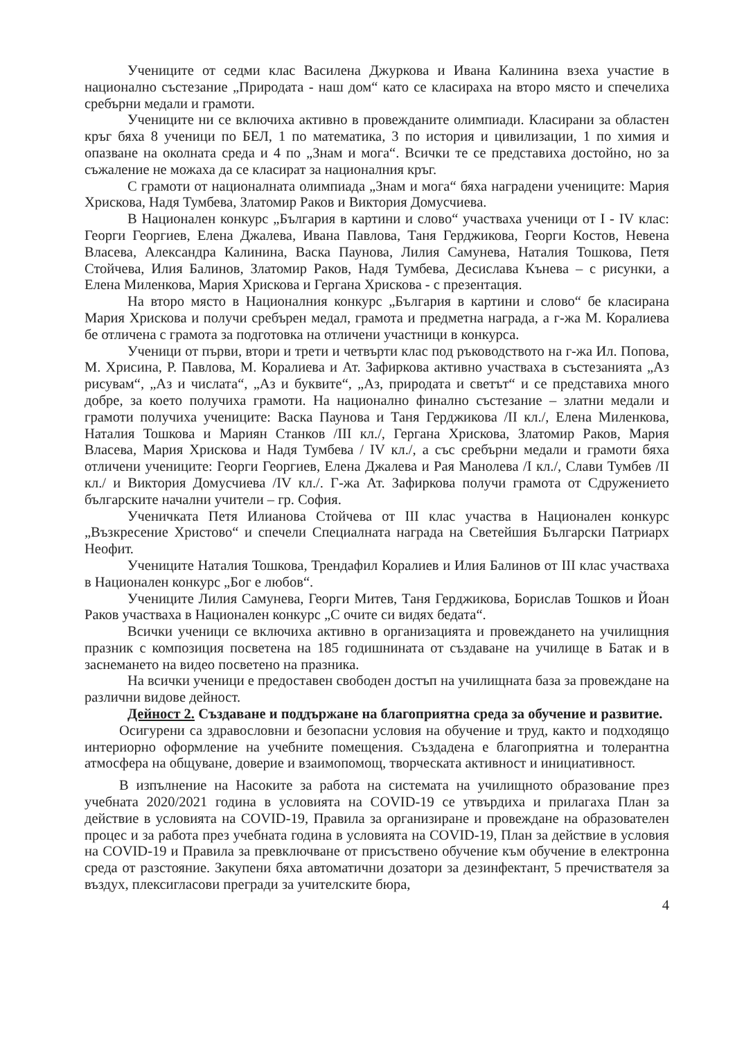Учениците от седми клас Василена Джуркова и Ивана Калинина взеха участие в национално състезание „Природата - наш дом“ като се класираха на второ място и спечелиха сребърни медали и грамоти.
Учениците ни се включиха активно в провежданите олимпиади. Класирани за областен кръг бяха 8 ученици по БЕЛ, 1 по математика, 3 по история и цивилизации, 1 по химия и опазване на околната среда и 4 по „Знам и мога“. Всички те се представиха достойно, но за съжаление не можаха да се класират за националния кръг.
С грамоти от националната олимпиада „Знам и мога“ бяха наградени учениците: Мария Хрискова, Надя Тумбева, Златомир Раков и Виктория Домусчиева.
В Национален конкурс „България в картини и слово“ участваха ученици от I - IV клас: Георги Георгиев, Елена Джалева, Ивана Павлова, Таня Герджикова, Георги Костов, Невена Власева, Александра Калинина, Васка Паунова, Лилия Самунева, Наталия Тошкова, Петя Стойчева, Илия Балинов, Златомир Раков, Надя Тумбева, Десислава Кънева – с рисунки, а Елена Миленкова, Мария Хрискова и Гергана Хрискова - с презентация.
На второ място в Националния конкурс „България в картини и слово“ бе класирана Мария Хрискова и получи сребърен медал, грамота и предметна награда, а г-жа М. Коралиева бе отличена с грамота за подготовка на отличени участници в конкурса.
Ученици от първи, втори и трети и четвърти клас под ръководството на г-жа Ил. Попова, М. Хрисина, Р. Павлова, М. Коралиева и Ат. Зафиркова активно участваха в състезанията „Аз рисувам“, „Аз и числата“, „Аз и буквите“, „Аз, природата и светът“ и се представиха много добре, за което получиха грамоти. На национално финално състезание – златни медали и грамоти получиха учениците: Васка Паунова и Таня Герджикова /II кл./, Елена Миленкова, Наталия Тошкова и Мариян Станков /III кл./, Гергана Хрискова, Златомир Раков, Мария Власева, Мария Хрискова и Надя Тумбева / IV кл./, а със сребърни медали и грамоти бяха отличени учениците: Георги Георгиев, Елена Джалева и Рая Манолева /I кл./, Слави Тумбев /II кл./ и Виктория Домусчиева /IV кл./. Г-жа Ат. Зафиркова получи грамота от Сдружението българските начални учители – гр. София.
Ученичката Петя Илианова Стойчева от III клас участва в Национален конкурс „Възкресение Христово“ и спечели Специалната награда на Светейшия Български Патриарх Неофит.
Учениците Наталия Тошкова, Трендафил Коралиев и Илия Балинов от III клас участваха в Национален конкурс „Бог е любов“.
Учениците Лилия Самунева, Георги Митев, Таня Герджикова, Борислав Тошков и Йоан Раков участваха в Национален конкурс „С очите си видях бедата“.
Всички ученици се включиха активно в организацията и провеждането на училищния празник с композиция посветена на 185 годишнината от създаване на училище в Батак и в заснемането на видео посветено на празника.
На всички ученици е предоставен свободен достъп на училищната база за провеждане на различни видове дейност.
Дейност 2. Създаване и поддържане на благоприятна среда за обучение и развитие.
Осигурени са здравословни и безопасни условия на обучение и труд, както и подходящо интериорно оформление на учебните помещения. Създадена е благоприятна и толерантна атмосфера на общуване, доверие и взаимопомощ, творческата активност и инициативност.
В изпълнение на Насоките за работа на системата на училищното образование през учебната 2020/2021 година в условията на COVID-19 се утвърдиха и прилагаха План за действие в условията на COVID-19, Правила за организиране и провеждане на образователен процес и за работа през учебната година в условията на COVID-19, План за действие в условия на COVID-19 и Правила за превключване от присъствено обучение към обучение в електронна среда от разстояние. Закупени бяха автоматични дозатори за дезинфектант, 5 пречиствателя за въздух, плексигласови прегради за учителските бюра,
4